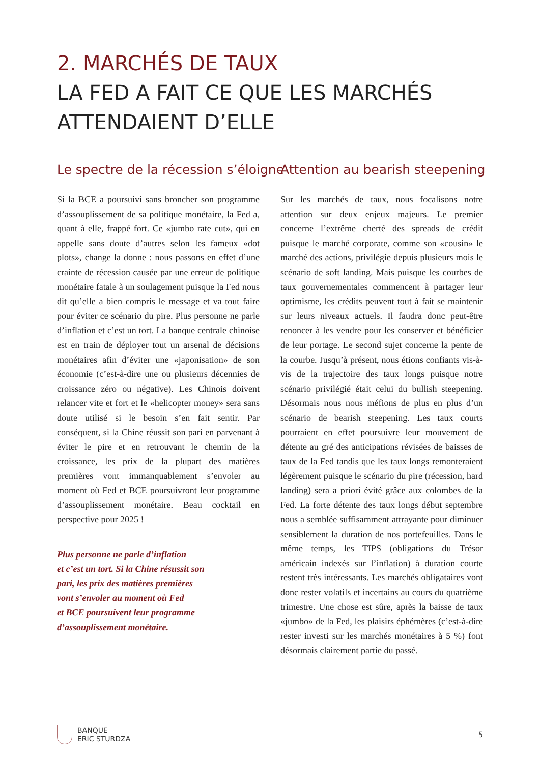2. MARCHÉS DE TAUX
LA FED A FAIT CE QUE LES MARCHÉS
ATTENDAIENT D’ELLE
Le spectre de la récession s’éloigne
Si la BCE a poursuivi sans broncher son programme d’assouplissement de sa politique monétaire, la Fed a, quant à elle, frappé fort. Ce «jumbo rate cut», qui en appelle sans doute d’autres selon les fameux «dot plots», change la donne : nous passons en effet d’une crainte de récession causée par une erreur de politique monétaire fatale à un soulagement puisque la Fed nous dit qu’elle a bien compris le message et va tout faire pour éviter ce scénario du pire. Plus personne ne parle d’inflation et c’est un tort. La banque centrale chinoise est en train de déployer tout un arsenal de décisions monétaires afin d’éviter une «japonisation» de son économie (c’est-à-dire une ou plusieurs décennies de croissance zéro ou négative). Les Chinois doivent relancer vite et fort et le «helicopter money» sera sans doute utilisé si le besoin s’en fait sentir. Par conséquent, si la Chine réussit son pari en parvenant à éviter le pire et en retrouvant le chemin de la croissance, les prix de la plupart des matières premières vont immanquablement s’envoler au moment où Fed et BCE poursuivront leur programme d’assouplissement monétaire. Beau cocktail en perspective pour 2025 !
Plus personne ne parle d’inflation
et c’est un tort. Si la Chine résussit son
pari, les prix des matières premières
vont s’envoler au moment où Fed
et BCE poursuivent leur programme
d’assouplissement monétaire.
Attention au bearish steepening
Sur les marchés de taux, nous focalisons notre attention sur deux enjeux majeurs. Le premier concerne l’extrême cherté des spreads de crédit puisque le marché corporate, comme son «cousin» le marché des actions, privilégie depuis plusieurs mois le scénario de soft landing. Mais puisque les courbes de taux gouvernementales commencent à partager leur optimisme, les crédits peuvent tout à fait se maintenir sur leurs niveaux actuels. Il faudra donc peut-être renoncer à les vendre pour les conserver et bénéficier de leur portage. Le second sujet concerne la pente de la courbe. Jusqu’à présent, nous étions confiants vis-à-vis de la trajectoire des taux longs puisque notre scénario privilégié était celui du bullish steepening. Désormais nous nous méfions de plus en plus d’un scénario de bearish steepening. Les taux courts pourraient en effet poursuivre leur mouvement de détente au gré des anticipations révisées de baisses de taux de la Fed tandis que les taux longs remonteraient légèrement puisque le scénario du pire (récession, hard landing) sera a priori évité grâce aux colombes de la Fed. La forte détente des taux longs début septembre nous a semblée suffisamment attrayante pour diminuer sensiblement la duration de nos portefeuilles. Dans le même temps, les TIPS (obligations du Trésor américain indexés sur l’inflation) à duration courte restent très intéressants. Les marchés obligataires vont donc rester volatils et incertains au cours du quatrième trimestre. Une chose est sûre, après la baisse de taux «jumbo» de la Fed, les plaisirs éphémères (c’est-à-dire rester investi sur les marchés monétaires à 5 %) font désormais clairement partie du passé.
BANQUE
ERIC STURDZA
5